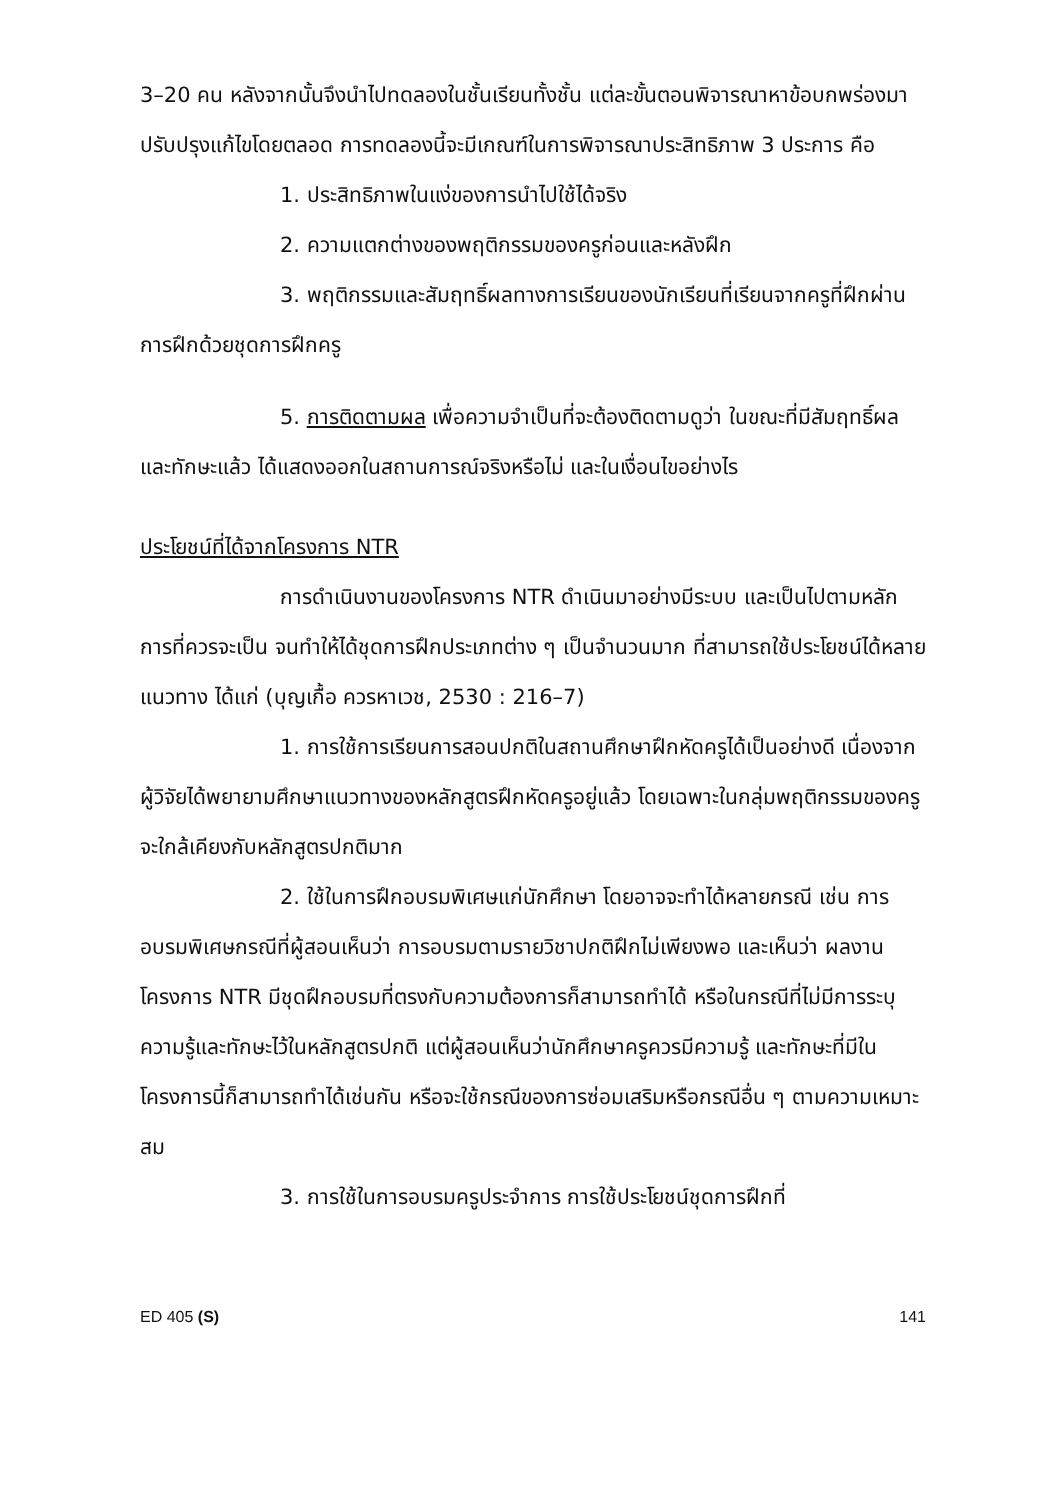3–20 คน หลังจากนั้นจึงนำไปทดลองในชั้นเรียนทั้งชั้น แต่ละขั้นตอนพิจารณาหาข้อบกพร่องมาปรับปรุงแก้ไขโดยตลอด การทดลองนี้จะมีเกณฑ์ในการพิจารณาประสิทธิภาพ 3 ประการ คือ
1. ประสิทธิภาพในแง่ของการนำไปใช้ได้จริง
2. ความแตกต่างของพฤติกรรมของครูก่อนและหลังฝึก
3. พฤติกรรมและสัมฤทธิ์ผลทางการเรียนของนักเรียนที่เรียนจากครูที่ฝึกผ่านการฝึกด้วยชุดการฝึกครู
5. การติดตามผล เพื่อความจำเป็นที่จะต้องติดตามดูว่า ในขณะที่มีสัมฤทธิ์ผลและทักษะแล้ว ได้แสดงออกในสถานการณ์จริงหรือไม่ และในเงื่อนไขอย่างไร
ประโยชน์ที่ได้จากโครงการ NTR
การดำเนินงานของโครงการ NTR ดำเนินมาอย่างมีระบบ และเป็นไปตามหลักการที่ควรจะเป็น จนทำให้ได้ชุดการฝึกประเภทต่าง ๆ เป็นจำนวนมาก ที่สามารถใช้ประโยชน์ได้หลายแนวทาง ได้แก่ (บุญเกื้อ ควรหาเวช, 2530 : 216–7)
1. การใช้การเรียนการสอนปกติในสถานศึกษาฝึกหัดครูได้เป็นอย่างดี เนื่องจากผู้วิจัยได้พยายามศึกษาแนวทางของหลักสูตรฝึกหัดครูอยู่แล้ว โดยเฉพาะในกลุ่มพฤติกรรมของครู จะใกล้เคียงกับหลักสูตรปกติมาก
2. ใช้ในการฝึกอบรมพิเศษแก่นักศึกษา โดยอาจจะทำได้หลายกรณี เช่น การอบรมพิเศษกรณีที่ผู้สอนเห็นว่า การอบรมตามรายวิชาปกติฝึกไม่เพียงพอ และเห็นว่า ผลงานโครงการ NTR มีชุดฝึกอบรมที่ตรงกับความต้องการก็สามารถทำได้ หรือในกรณีที่ไม่มีการระบุความรู้และทักษะไว้ในหลักสูตรปกติ แต่ผู้สอนเห็นว่านักศึกษาครูควรมีความรู้ และทักษะที่มีในโครงการนี้ก็สามารถทำได้เช่นกัน หรือจะใช้กรณีของการซ่อมเสริมหรือกรณีอื่น ๆ ตามความเหมาะสม
3. การใช้ในการอบรมครูประจำการ การใช้ประโยชน์ชุดการฝึกที่
ED 405 (S) 141